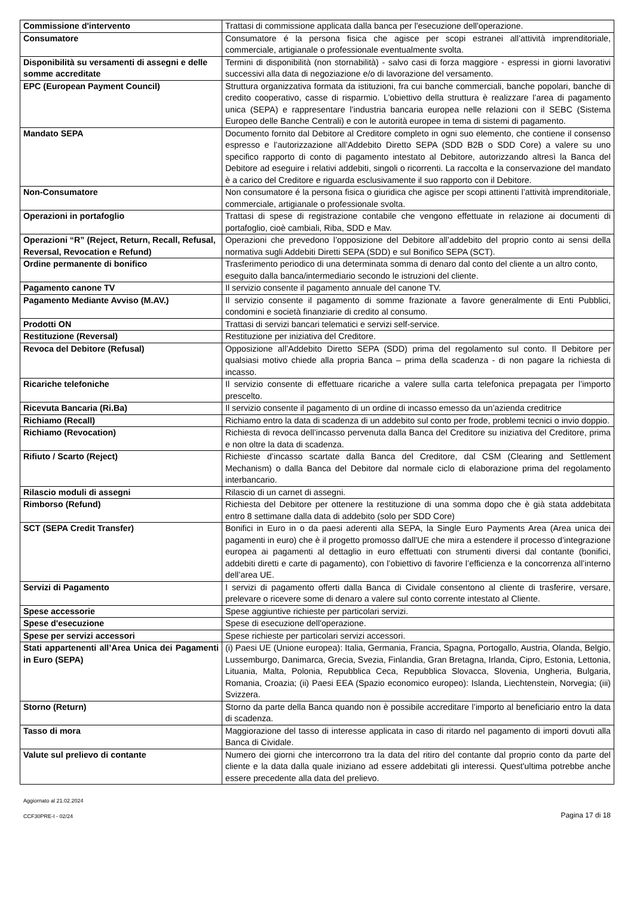| Commissione d'intervento | Trattasi di commissione applicata dalla banca per l'esecuzione dell'operazione. |
| Consumatore | Consumatore é la persona fisica che agisce per scopi estranei all’attività imprenditoriale, commerciale, artigianale o professionale eventualmente svolta. |
| Disponibilità su versamenti di assegni e delle somme accreditate | Termini di disponibilità (non stornabilità) - salvo casi di forza maggiore - espressi in giorni lavorativi successivi alla data di negoziazione e/o di lavorazione del versamento. |
| EPC (European Payment Council) | Struttura organizzativa formata da istituzioni, fra cui banche commerciali, banche popolari, banche di credito cooperativo, casse di risparmio. L’obiettivo della struttura è realizzare l’area di pagamento unica (SEPA) e rappresentare l’industria bancaria europea nelle relazioni con il SEBC (Sistema Europeo delle Banche Centrali) e con le autorità europee in tema di sistemi di pagamento. |
| Mandato SEPA | Documento fornito dal Debitore al Creditore completo in ogni suo elemento, che contiene il consenso espresso e l’autorizzazione all’Addebito Diretto SEPA (SDD B2B o SDD Core) a valere su uno specifico rapporto di conto di pagamento intestato al Debitore, autorizzando altresì la Banca del Debitore ad eseguire i relativi addebiti, singoli o ricorrenti. La raccolta e la conservazione del mandato è a carico del Creditore e riguarda esclusivamente il suo rapporto con il Debitore. |
| Non-Consumatore | Non consumatore é la persona fisica o giuridica che agisce per scopi attinenti l’attività imprenditoriale, commerciale, artigianale o professionale svolta. |
| Operazioni in portafoglio | Trattasi di spese di registrazione contabile che vengono effettuate in relazione ai documenti di portafoglio, cioè cambiali, Riba, SDD e Mav. |
| Operazioni “R” (Reject, Return, Recall, Refusal, Reversal, Revocation e Refund) | Operazioni che prevedono l’opposizione del Debitore all’addebito del proprio conto ai sensi della normativa sugli Addebiti Diretti SEPA (SDD) e sul Bonifico SEPA (SCT). |
| Ordine permanente di bonifico | Trasferimento periodico di una determinata somma di denaro dal conto del cliente a un altro conto, eseguito dalla banca/intermediario secondo le istruzioni del cliente. |
| Pagamento canone TV | Il servizio consente il pagamento annuale del canone TV. |
| Pagamento Mediante Avviso (M.AV.) | Il servizio consente il pagamento di somme frazionate a favore generalmente di Enti Pubblici, condomini e società finanziarie di credito al consumo. |
| Prodotti ON | Trattasi di servizi bancari telematici e servizi self-service. |
| Restituzione (Reversal) | Restituzione per iniziativa del Creditore. |
| Revoca del Debitore (Refusal) | Opposizione all’Addebito Diretto SEPA (SDD) prima del regolamento sul conto. Il Debitore per qualsiasi motivo chiede alla propria Banca – prima della scadenza - di non pagare la richiesta di incasso. |
| Ricariche telefoniche | Il servizio consente di effettuare ricariche a valere sulla carta telefonica prepagata per l’importo prescelto. |
| Ricevuta Bancaria (Ri.Ba) | Il servizio consente il pagamento di un ordine di incasso emesso da un’azienda creditrice |
| Richiamo (Recall) | Richiamo entro la data di scadenza di un addebito sul conto per frode, problemi tecnici o invio doppio. |
| Richiamo (Revocation) | Richiesta di revoca dell’incasso pervenuta dalla Banca del Creditore su iniziativa del Creditore, prima e non oltre la data di scadenza. |
| Rifiuto / Scarto (Reject) | Richieste d’incasso scartate dalla Banca del Creditore, dal CSM (Clearing and Settlement Mechanism) o dalla Banca del Debitore dal normale ciclo di elaborazione prima del regolamento interbancario. |
| Rilascio moduli di assegni | Rilascio di un carnet di assegni. |
| Rimborso (Refund) | Richiesta del Debitore per ottenere la restituzione di una somma dopo che è già stata addebitata entro 8 settimane dalla data di addebito (solo per SDD Core) |
| SCT (SEPA Credit Transfer) | Bonifici in Euro in o da paesi aderenti alla SEPA, la Single Euro Payments Area (Area unica dei pagamenti in euro) che è il progetto promosso dall'UE che mira a estendere il processo d’integrazione europea ai pagamenti al dettaglio in euro effettuati con strumenti diversi dal contante (bonifici, addebiti diretti e carte di pagamento), con l’obiettivo di favorire l’efficienza e la concorrenza all’interno dell’area UE. |
| Servizi di Pagamento | I servizi di pagamento offerti dalla Banca di Cividale consentono al cliente di trasferire, versare, prelevare o ricevere some di denaro a valere sul conto corrente intestato al Cliente. |
| Spese accessorie | Spese aggiuntive richieste per particolari servizi. |
| Spese d'esecuzione | Spese di esecuzione dell'operazione. |
| Spese per servizi accessori | Spese richieste per particolari servizi accessori. |
| Stati appartenenti all’Area Unica dei Pagamenti in Euro (SEPA) | (i) Paesi UE (Unione europea): Italia, Germania, Francia, Spagna, Portogallo, Austria, Olanda, Belgio, Lussemburgo, Danimarca, Grecia, Svezia, Finlandia, Gran Bretagna, Irlanda, Cipro, Estonia, Lettonia, Lituania, Malta, Polonia, Repubblica Ceca, Repubblica Slovacca, Slovenia, Ungheria, Bulgaria, Romania, Croazia; (ii) Paesi EEA (Spazio economico europeo): Islanda, Liechtenstein, Norvegia; (iii) Svizzera. |
| Storno (Return) | Storno da parte della Banca quando non è possibile accreditare l’importo al beneficiario entro la data di scadenza. |
| Tasso di mora | Maggiorazione del tasso di interesse applicata in caso di ritardo nel pagamento di importi dovuti alla Banca di Cividale. |
| Valute sul prelievo di contante | Numero dei giorni che intercorrono tra la data del ritiro del contante dal proprio conto da parte del cliente e la data dalla quale iniziano ad essere addebitati gli interessi. Quest'ultima potrebbe anche essere precedente alla data del prelievo. |
Aggiornato al 21.02.2024
CCF30PRE-I - 02/24 Pagina 17 di 18